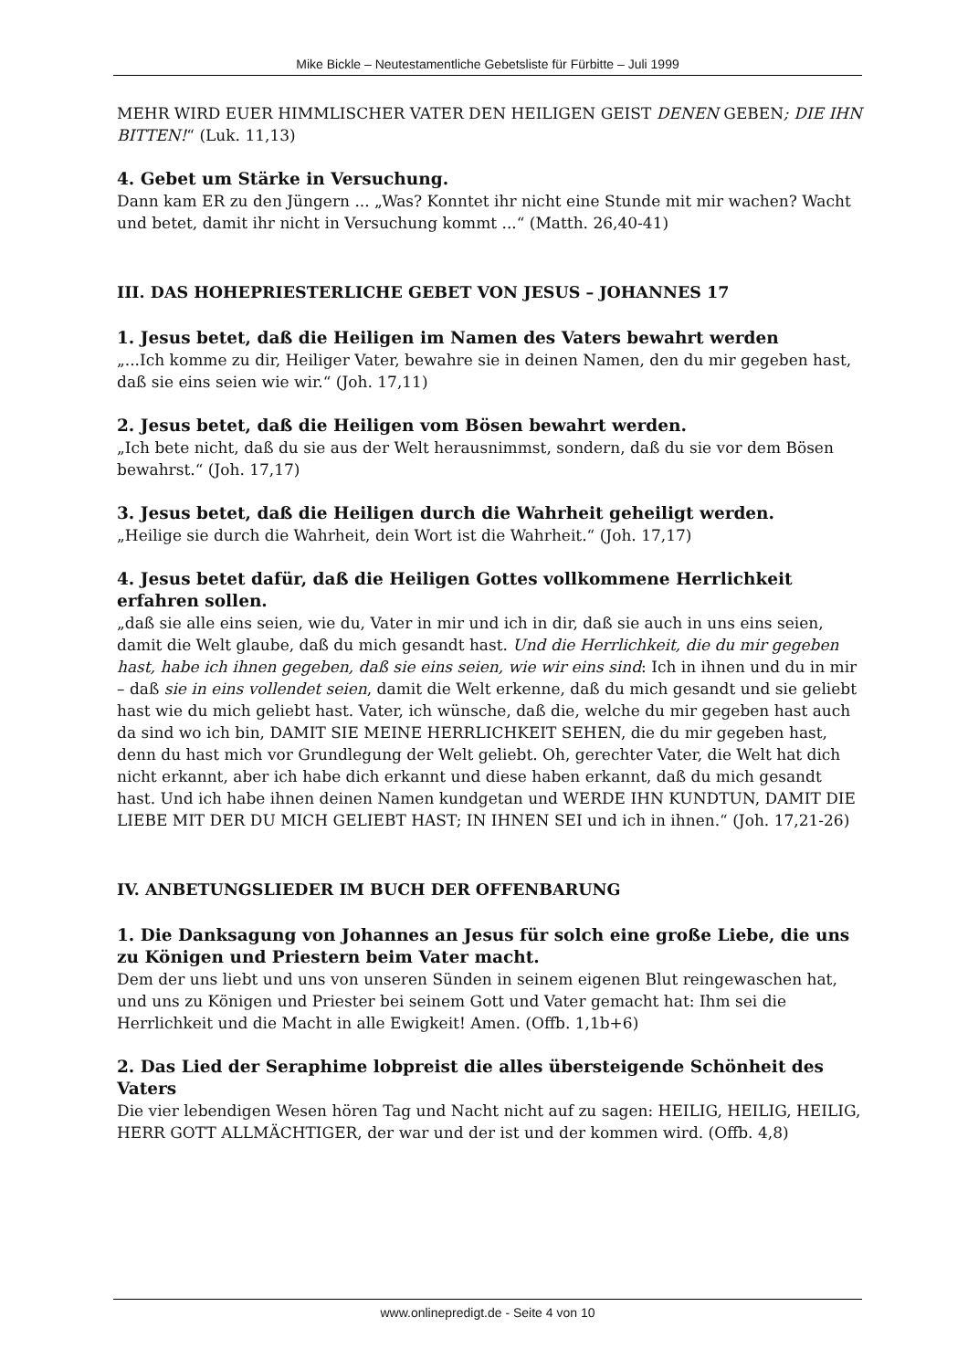Mike Bickle – Neutestamentliche Gebetsliste für Fürbitte – Juli 1999
MEHR WIRD EUER HIMMLISCHER VATER DEN HEILIGEN GEIST DENEN GEBEN; DIE IHN BITTEN!“ (Luk. 11,13)
4. Gebet um Stärke in Versuchung.
Dann kam ER zu den Jüngern ... „Was? Konntet ihr nicht eine Stunde mit mir wachen? Wacht und betet, damit ihr nicht in Versuchung kommt ...“ (Matth. 26,40-41)
III. DAS HOHEPRIESTERLICHE GEBET VON JESUS – JOHANNES 17
1. Jesus betet, daß die Heiligen im Namen des Vaters bewahrt werden
„...Ich komme zu dir, Heiliger Vater, bewahre sie in deinen Namen, den du mir gegeben hast, daß sie eins seien wie wir.“ (Joh. 17,11)
2. Jesus betet, daß die Heiligen vom Bösen bewahrt werden.
„Ich bete nicht, daß du sie aus der Welt herausnimmst, sondern, daß du sie vor dem Bösen bewahrst.“ (Joh. 17,17)
3. Jesus betet, daß die Heiligen durch die Wahrheit geheiligt werden.
„Heilige sie durch die Wahrheit, dein Wort ist die Wahrheit.“ (Joh. 17,17)
4. Jesus betet dafür, daß die Heiligen Gottes vollkommene Herrlichkeit erfahren sollen.
„daß sie alle eins seien, wie du, Vater in mir und ich in dir, daß sie auch in uns eins seien, damit die Welt glaube, daß du mich gesandt hast. Und die Herrlichkeit, die du mir gegeben hast, habe ich ihnen gegeben, daß sie eins seien, wie wir eins sind: Ich in ihnen und du in mir – daß sie in eins vollendet seien, damit die Welt erkenne, daß du mich gesandt und sie geliebt hast wie du mich geliebt hast. Vater, ich wünsche, daß die, welche du mir gegeben hast auch da sind wo ich bin, DAMIT SIE MEINE HERRLICHKEIT SEHEN, die du mir gegeben hast, denn du hast mich vor Grundlegung der Welt geliebt. Oh, gerechter Vater, die Welt hat dich nicht erkannt, aber ich habe dich erkannt und diese haben erkannt, daß du mich gesandt hast. Und ich habe ihnen deinen Namen kundgetan und WERDE IHN KUNDTUN, DAMIT DIE LIEBE MIT DER DU MICH GELIEBT HAST; IN IHNEN SEI und ich in ihnen.“ (Joh. 17,21-26)
IV. ANBETUNGSLIEDER IM BUCH DER OFFENBARUNG
1. Die Danksagung von Johannes an Jesus für solch eine große Liebe, die uns zu Königen und Priestern beim Vater macht.
Dem der uns liebt und uns von unseren Sünden in seinem eigenen Blut reingewaschen hat, und uns zu Königen und Priester bei seinem Gott und Vater gemacht hat: Ihm sei die Herrlichkeit und die Macht in alle Ewigkeit! Amen. (Offb. 1,1b+6)
2. Das Lied der Seraphime lobpreist die alles übersteigende Schönheit des Vaters
Die vier lebendigen Wesen hören Tag und Nacht nicht auf zu sagen: HEILIG, HEILIG, HEILIG, HERR GOTT ALLMÄCHTIGER, der war und der ist und der kommen wird. (Offb. 4,8)
www.onlinepredigt.de - Seite 4 von 10